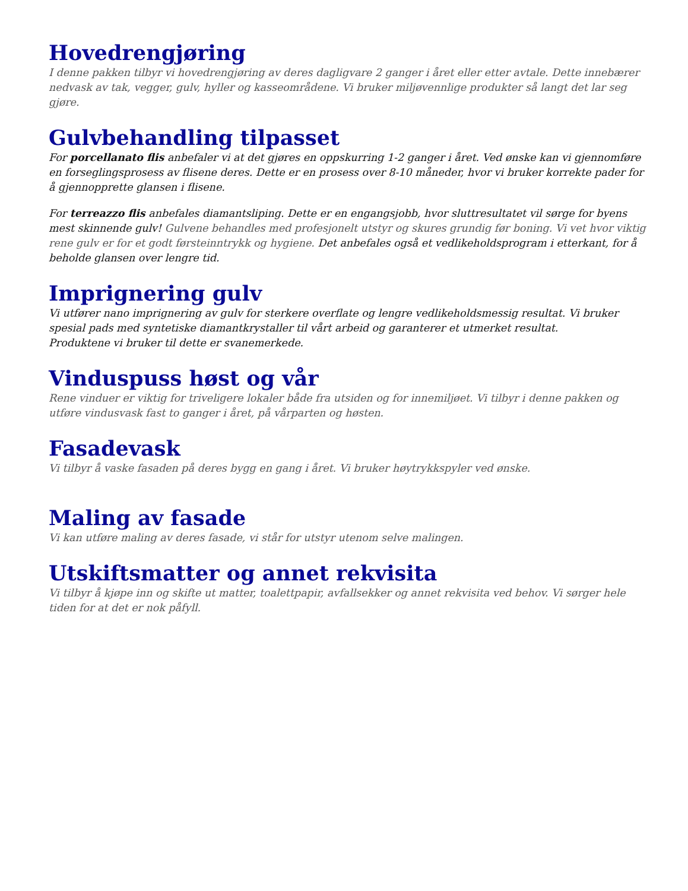Hovedrengjøring
I denne pakken tilbyr vi hovedrengjøring av deres dagligvare 2 ganger i året eller etter avtale. Dette innebærer nedvask av tak, vegger, gulv, hyller og kasseområdene. Vi bruker miljøvennlige produkter så langt det lar seg gjøre.
Gulvbehandling tilpasset
For porcellanato flis anbefaler vi at det gjøres en oppskurring 1-2 ganger i året. Ved ønske kan vi gjennomføre en forseglingsprosess av flisene deres. Dette er en prosess over 8-10 måneder, hvor vi bruker korrekte pader for å gjennopprette glansen i flisene.
For terreazzo flis anbefales diamantsliping. Dette er en engangsjobb, hvor sluttresultatet vil sørge for byens mest skinnende gulv! Gulvene behandles med profesjonelt utstyr og skures grundig før boning. Vi vet hvor viktig rene gulv er for et godt førsteinntrykk og hygiene. Det anbefales også et vedlikeholdsprogram i etterkant, for å beholde glansen over lengre tid.
Imprignering gulv
Vi utfører nano imprignering av gulv for sterkere overflate og lengre vedlikeholdsmessig resultat. Vi bruker spesial pads med syntetiske diamantkrystaller til vårt arbeid og garanterer et utmerket resultat.
Produktene vi bruker til dette er svanemerkede.
Vinduspuss høst og vår
Rene vinduer er viktig for triveligere lokaler både fra utsiden og for innemiljøet. Vi tilbyr i denne pakken og utføre vindusvask fast to ganger i året, på vårparten og høsten.
Fasadevask
Vi tilbyr å vaske fasaden på deres bygg en gang i året. Vi bruker høytrykkspyler ved ønske.
Maling av fasade
Vi kan utføre maling av deres fasade, vi står for utstyr utenom selve malingen.
Utskiftsmatter og annet rekvisita
Vi tilbyr å kjøpe inn og skifte ut matter, toalettpapir, avfallsekker og annet rekvisita ved behov. Vi sørger hele tiden for at det er nok påfyll.